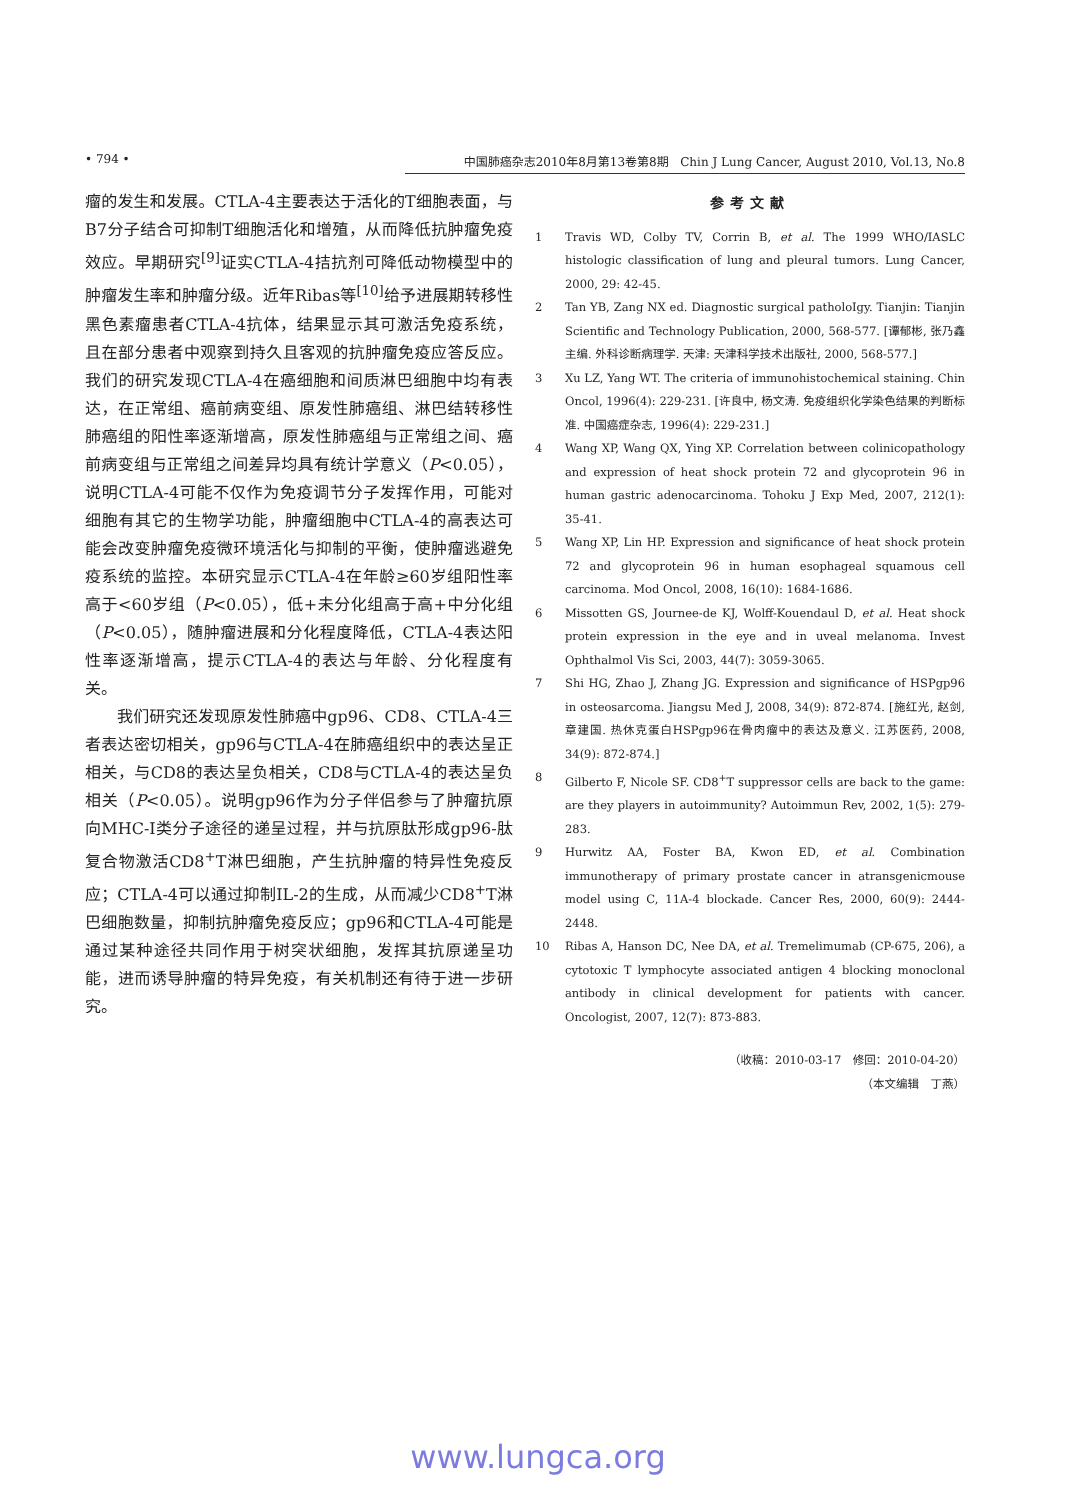• 794 • 中国肺癌杂志2010年8月第13卷第8期 Chin J Lung Cancer, August 2010, Vol.13, No.8
瘤的发生和发展。CTLA-4主要表达于活化的T细胞表面，与B7分子结合可抑制T细胞活化和增殖，从而降低抗肿瘤免疫效应。早期研究<sup>[9]</sup>证实CTLA-4拮抗剂可降低动物模型中的肿瘤发生率和肿瘤分级。近年Ribas等<sup>[10]</sup>给予进展期转移性黑色素瘤患者CTLA-4抗体，结果显示其可激活免疫系统，且在部分患者中观察到持久且客观的抗肿瘤免疫应答反应。我们的研究发现CTLA-4在癌细胞和间质淋巴细胞中均有表达，在正常组、癌前病变组、原发性肺癌组、淋巴结转移性肺癌组的阳性率逐渐增高，原发性肺癌组与正常组之间、癌前病变组与正常组之间差异均具有统计学意义（P<0.05），说明CTLA-4可能不仅作为免疫调节分子发挥作用，可能对细胞有其它的生物学功能，肿瘤细胞中CTLA-4的高表达可能会改变肿瘤免疫微环境活化与抑制的平衡，使肿瘤逃避免疫系统的监控。本研究显示CTLA-4在年龄≥60岁组阳性率高于<60岁组（P<0.05），低+未分化组高于高+中分化组（P<0.05），随肿瘤进展和分化程度降低，CTLA-4表达阳性率逐渐增高，提示CTLA-4的表达与年龄、分化程度有关。
我们研究还发现原发性肺癌中gp96、CD8、CTLA-4三者表达密切相关，gp96与CTLA-4在肺癌组织中的表达呈正相关，与CD8的表达呈负相关，CD8与CTLA-4的表达呈负相关（P<0.05）。说明gp96作为分子伴侣参与了肿瘤抗原向MHC-I类分子途径的递呈过程，并与抗原肽形成gp96-肽复合物激活CD8<sup>+</sup>T淋巴细胞，产生抗肿瘤的特异性免疫反应；CTLA-4可以通过抑制IL-2的生成，从而减少CD8<sup>+</sup>T淋巴细胞数量，抑制抗肿瘤免疫反应；gp96和CTLA-4可能是通过某种途径共同作用于树突状细胞，发挥其抗原递呈功能，进而诱导肿瘤的特异免疫，有关机制还有待于进一步研究。
参考文献
1 Travis WD, Colby TV, Corrin B, et al. The 1999 WHO/IASLC histologic classification of lung and pleural tumors. Lung Cancer, 2000, 29: 42-45.
2 Tan YB, Zang NX ed. Diagnostic surgical patholoIgy. Tianjin: Tianjin Scientific and Technology Publication, 2000, 568-577. [谭郁彬, 张乃鑫 主编. 外科诊断病理学. 天津: 天津科学技术出版社, 2000, 568-577.]
3 Xu LZ, Yang WT. The criteria of immunohistochemical staining. Chin Oncol, 1996(4): 229-231. [许良中, 杨文涛. 免疫组织化学染色结果的判断标准. 中国癌症杂志, 1996(4): 229-231.]
4 Wang XP, Wang QX, Ying XP. Correlation between colinicopathology and expression of heat shock protein 72 and glycoprotein 96 in human gastric adenocarcinoma. Tohoku J Exp Med, 2007, 212(1): 35-41.
5 Wang XP, Lin HP. Expression and significance of heat shock protein 72 and glycoprotein 96 in human esophageal squamous cell carcinoma. Mod Oncol, 2008, 16(10): 1684-1686.
6 Missotten GS, Journee-de KJ, Wolff-Kouendaul D, et al. Heat shock protein expression in the eye and in uveal melanoma. Invest Ophthalmol Vis Sci, 2003, 44(7): 3059-3065.
7 Shi HG, Zhao J, Zhang JG. Expression and significance of HSPgp96 in osteosarcoma. Jiangsu Med J, 2008, 34(9): 872-874. [施红光, 赵剑, 章建国. 热休克蛋白HSPgp96在骨肉瘤中的表达及意义. 江苏医药, 2008, 34(9): 872-874.]
8 Gilberto F, Nicole SF. CD8<sup>+</sup>T suppressor cells are back to the game: are they players in autoimmunity? Autoimmun Rev, 2002, 1(5): 279-283.
9 Hurwitz AA, Foster BA, Kwon ED, et al. Combination immunotherapy of primary prostate cancer in atransgenicmouse model using C, 11A-4 blockade. Cancer Res, 2000, 60(9): 2444-2448.
10 Ribas A, Hanson DC, Nee DA, et al. Tremelimumab (CP-675, 206), a cytotoxic T lymphocyte associated antigen 4 blocking monoclonal antibody in clinical development for patients with cancer. Oncologist, 2007, 12(7): 873-883.
（收稿：2010-03-17　修回：2010-04-20）
（本文编辑　丁燕）
www.lungca.org